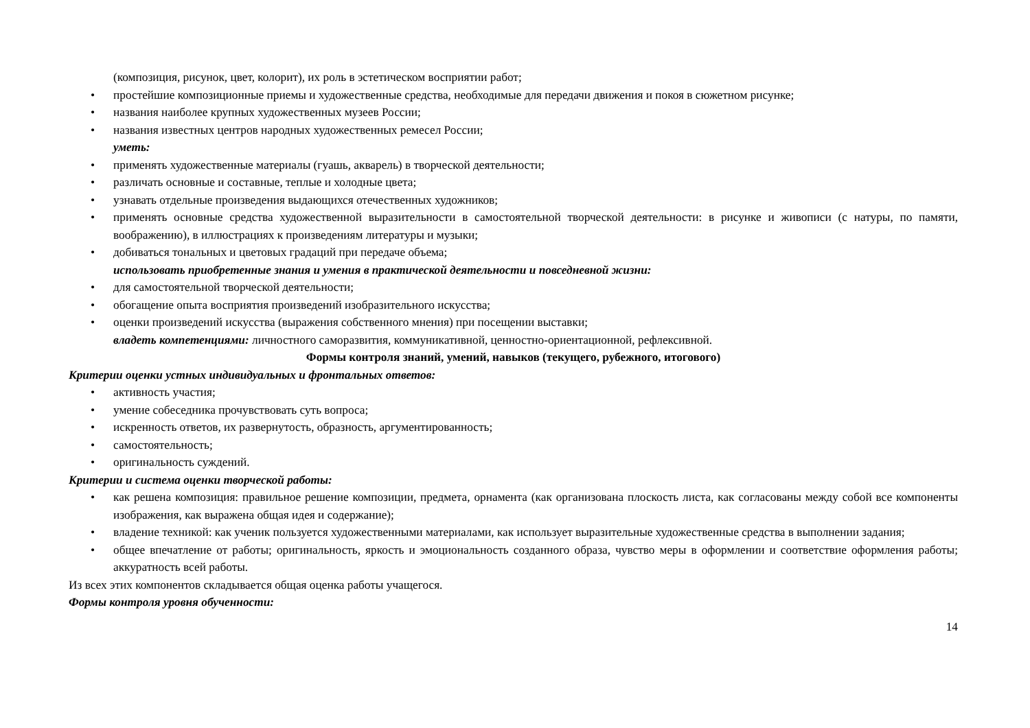(композиция, рисунок, цвет, колорит), их роль в эстетическом восприятии работ;
• простейшие композиционные приемы и художественные средства, необходимые для передачи движения и покоя в сюжетном рисунке;
• названия наиболее крупных художественных музеев России;
• названия известных центров народных художественных ремесел России;
уметь:
• применять художественные материалы (гуашь, акварель) в творческой деятельности;
• различать основные и составные, теплые и холодные цвета;
• узнавать отдельные произведения выдающихся отечественных художников;
• применять основные средства художественной выразительности в самостоятельной творческой деятельности: в рисунке и живописи (с натуры, по памяти, воображению), в иллюстрациях к произведениям литературы и музыки;
• добиваться тональных и цветовых градаций при передаче объема;
использовать приобретенные знания и умения в практической деятельности и повседневной жизни:
• для самостоятельной творческой деятельности;
• обогащение опыта восприятия произведений изобразительного искусства;
• оценки произведений искусства (выражения собственного мнения) при посещении выставки;
владеть компетенциями: личностного саморазвития, коммуникативной, ценностно-ориентационной, рефлексивной.
Формы контроля знаний, умений, навыков (текущего, рубежного, итогового)
Критерии оценки устных индивидуальных и фронтальных ответов:
• активность участия;
• умение собеседника прочувствовать суть вопроса;
• искренность ответов, их развернутость, образность, аргументированность;
• самостоятельность;
• оригинальность суждений.
Критерии и система оценки творческой работы:
• как решена композиция: правильное решение композиции, предмета, орнамента (как организована плоскость листа, как согласованы между собой все компоненты изображения, как выражена общая идея и содержание);
• владение техникой: как ученик пользуется художественными материалами, как использует выразительные художественные средства в выполнении задания;
• общее впечатление от работы; оригинальность, яркость и эмоциональность созданного образа, чувство меры в оформлении и соответствие оформления работы; аккуратность всей работы.
Из всех этих компонентов складывается общая оценка работы учащегося.
Формы контроля уровня обученности:
14